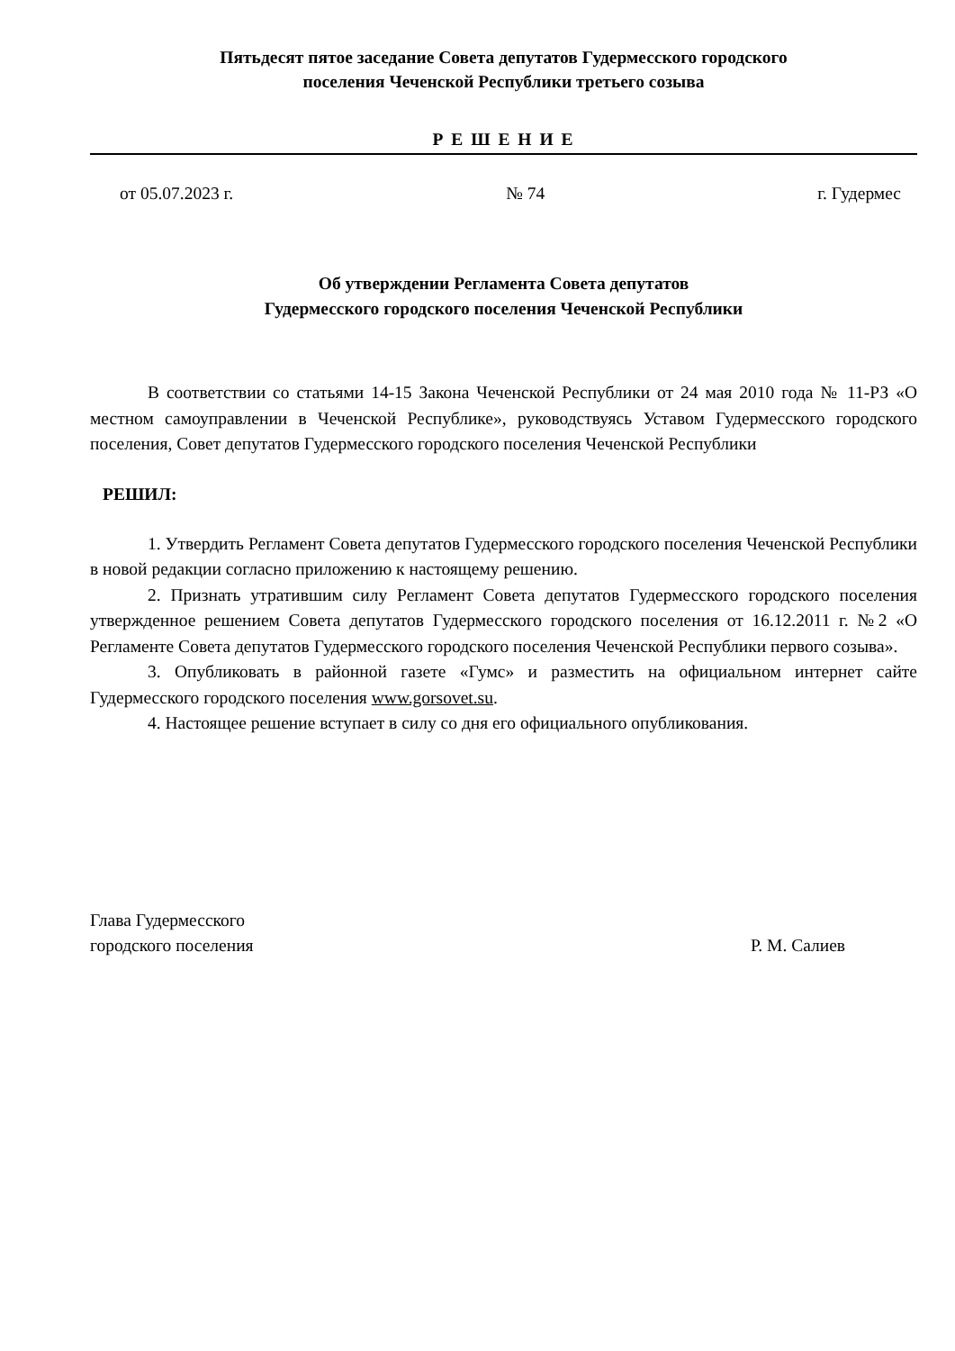Пятьдесят пятое заседание Совета депутатов Гудермесского городского
поселения Чеченской Республики третьего созыва
Р Е Ш Е Н И Е
от 05.07.2023 г. № 74 г. Гудермес
Об утверждении Регламента Совета депутатов
Гудермесского городского поселения Чеченской Республики
В соответствии со статьями 14-15 Закона Чеченской Республики от 24 мая 2010 года № 11-РЗ «О местном самоуправлении в Чеченской Республике», руководствуясь Уставом Гудермесского городского поселения, Совет депутатов Гудермесского городского поселения Чеченской Республики
РЕШИЛ:
1. Утвердить Регламент Совета депутатов Гудермесского городского поселения Чеченской Республики в новой редакции согласно приложению к настоящему решению.
2. Признать утратившим силу Регламент Совета депутатов Гудермесского городского поселения утвержденное решением Совета депутатов Гудермесского городского поселения от 16.12.2011 г. №2 «О Регламенте Совета депутатов Гудермесского городского поселения Чеченской Республики первого созыва».
3. Опубликовать в районной газете «Гумс» и разместить на официальном интернет сайте Гудермесского городского поселения www.gorsovet.su.
4. Настоящее решение вступает в силу со дня его официального опубликования.
Глава Гудермесского
городского поселения
Р. М. Салиев